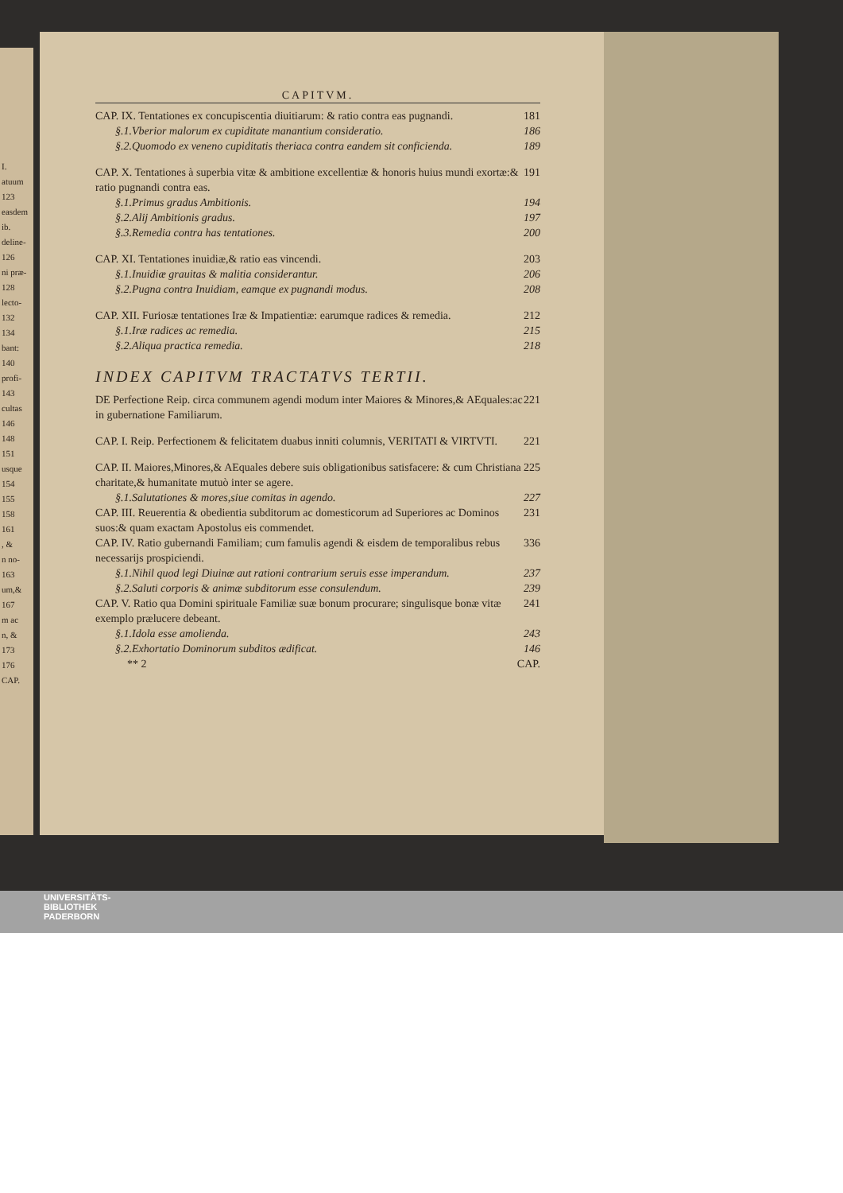I.
atuum
123
easdem
ib.
deline-
126
ni præ-
128
lecto-
132
134
bant:
140
profi-
143
cultas
146
148
151
usque
154
155
158
161
, &
n no-
163
um,&
167
m ac
n, &
173
176
CAP.
CAPITVM.
CAP. IX. Tentationes ex concupiscentia diuitiarum: & ratio contra eas pugnandi. 181
§.1.Vberior malorum ex cupiditate manantium consideratio. 186
§.2.Quomodo ex veneno cupiditatis theriaca contra eandem sit conficienda. 189
CAP. X. Tentationes à superbia vitæ & ambitione excellentiæ & honoris huius mundi exortæ:& ratio pugnandi contra eas. 191
§.1.Primus gradus Ambitionis. 194
§.2.Alij Ambitionis gradus. 197
§.3.Remedia contra has tentationes. 200
CAP. XI. Tentationes inuidiæ,& ratio eas vincendi. 203
§.1.Inuidiæ grauitas & malitia considerantur. 206
§.2.Pugna contra Inuidiam, eamque ex pugnandi modus. 208
CAP. XII. Furiosæ tentationes Iræ & Impatientiæ: earumque radices & remedia. 212
§.1.Iræ radices ac remedia. 215
§.2.Aliqua practica remedia. 218
INDEX CAPITVM TRACTATVS TERTII.
DE Perfectione Reip. circa communem agendi modum inter Maiores & Minores,& AEquales:ac in gubernatione Familiarum. 221
CAP. I. Reip. Perfectionem & felicitatem duabus inniti columnis, VERITATI & VIRTVTI. 221
CAP. II. Maiores,Minores,& AEquales debere suis obligationibus satisfacere: & cum Christiana charitate,& humanitate mutuò inter se agere. 225
§.1.Salutationes & mores,siue comitas in agendo. 227
CAP. III. Reuerentia & obedientia subditorum ac domesticorum ad Superiores ac Dominos suos:& quam exactam Apostolus eis commendet. 231
CAP. IV. Ratio gubernandi Familiam; cum famulis agendi & eisdem de temporalibus rebus necessarijs prospiciendi. 336
§.1.Nihil quod legi Diuinæ aut rationi contrarium seruis esse imperandum. 237
§.2.Saluti corporis & animæ subditorum esse consulendum. 239
CAP. V. Ratio qua Domini spirituale Familiæ suæ bonum procurare; singulisque bonæ vitæ exemplo prælucere debeant. 241
§.1.Idola esse amolienda. 243
§.2.Exhortatio Dominorum subditos ædificat. 146
** 2 CAP.
UNIVERSITÄTS-
BIBLIOTHEK
PADERBORN